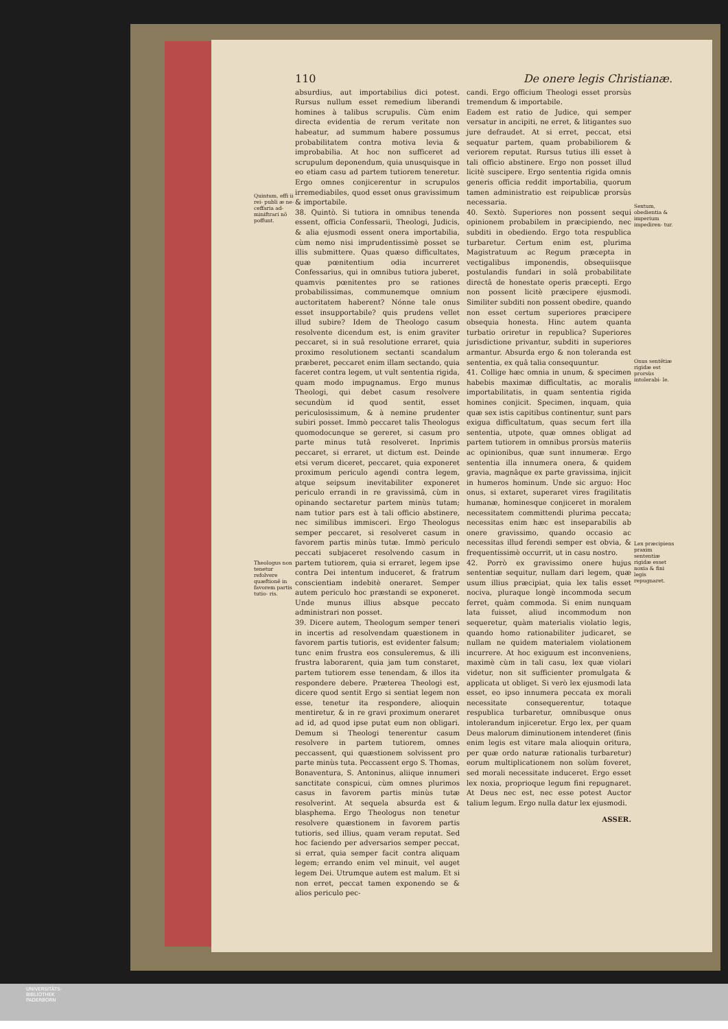110 De onere legis Christianæ.
Quintum, effi ii rei- publi æ ne- ceffaria ad- miniftrari nõ poffunt.
Theologus non tenetur refolvere quæftionẽ in favorem partis tutio- ris.
absurdius, aut importabilius dici potest. Rursus nullum esset remedium liberandi homines à talibus scrupulis. Cùm enim directa evidentia de rerum veritate non habeatur, ad summum habere possumus probabilitatem contra motiva levia & improbabilia. At hoc non sufficeret ad scrupulum deponendum, quia unusquisque in eo etiam casu ad partem tutiorem teneretur. Ergo omnes conjicerentur in scrupulos irremediabiles, quod esset onus gravissimum & importabile.
38. Quintò. Si tutiora in omnibus tenenda essent, officia Confessarii, Theologi, Judicis, & alia ejusmodi essent onera importabilia, cùm nemo nisi imprudentissimè posset se illis submittere. Quas quæso difficultates, quæ pœnitentium odia incurreret Confessarius, qui in omnibus tutiora juberet, quamvis pœnitentes pro se rationes probabilissimas, communemque omnium auctoritatem haberent? Nónne tale onus esset insupportabile? quis prudens vellet illud subire? Idem de Theologo casum resolvente dicendum est, is enim graviter peccaret, si in suâ resolutione erraret, quia proximo resolutionem sectanti scandalum præberet, peccaret enim illam sectando, quia faceret contra legem, ut vult sententia rigida, quam modo impugnamus. Ergo munus Theologi, qui debet casum resolvere secundùm id quod sentit, esset periculosissimum, & à nemine prudenter subiri posset. Immò peccaret talis Theologus quomodocunque se gereret, si casum pro parte minus tutâ resolveret. Inprimis peccaret, si erraret, ut dictum est. Deinde etsi verum diceret, peccaret, quia exponeret proximum periculo agendi contra legem, atque seipsum inevitabiliter exponeret periculo errandi in re gravissimâ, cùm in opinando sectaretur partem minùs tutam; nam tutior pars est à tali officio abstinere, nec similibus immisceri. Ergo Theologus semper peccaret, si resolveret casum in favorem partis minùs tutæ. Immò periculo peccati subjaceret resolvendo casum in partem tutiorem, quia si erraret, legem ipse contra Dei intentum induceret, & fratrum conscientiam indebitè oneraret. Semper autem periculo hoc præstandi se exponeret. Unde munus illius absque peccato administrari non posset.
39. Dicere autem, Theologum semper teneri in incertis ad resolvendam quæstionem in favorem partis tutioris, est evidenter falsum; tunc enim frustra eos consuleremus, & illi frustra laborarent, quia jam tum constaret, partem tutiorem esse tenendam, & illos ita respondere debere. Præterea Theologi est, dicere quod sentit Ergo si sentiat legem non esse, tenetur ita respondere, alioquin mentiretur, & in re gravi proximum oneraret ad id, ad quod ipse putat eum non obligari. Demum si Theologi tenerentur casum resolvere in partem tutiorem, omnes peccassent, qui quæstionem solvissent pro parte minùs tuta. Peccassent ergo S. Thomas, Bonaventura, S. Antoninus, aliique innumeri sanctitate conspicui, cùm omnes plurimos casus in favorem partis minùs tutæ resolverint. At sequela absurda est & blasphema. Ergo Theologus non tenetur resolvere quæstionem in favorem partis tutioris, sed illius, quam veram reputat. Sed hoc faciendo per adversarios semper peccat, si errat, quia semper facit contra aliquam legem; errando enim vel minuit, vel auget legem Dei. Utrumque autem est malum. Et si non erret, peccat tamen exponendo se & alios periculo pec-
candi. Ergo officium Theologi esset prorsùs tremendum & importabile.
Eadem est ratio de Judice, qui semper versatur in ancipiti, ne erret, & litigantes suo jure defraudet. At si erret, peccat, etsi sequatur partem, quam probabiliorem & veriorem reputat. Rursus tutius illi esset à tali officio abstinere. Ergo non posset illud licitè suscipere. Ergo sententia rigida omnis generis officia reddit importabilia, quorum tamen administratio est reipublicæ prorsùs necessaria.
40. Sextò. Superiores non possent sequi opinionem probabilem in præcipiendo, nec subditi in obediendo. Ergo tota respublica turbaretur. Certum enim est, plurima Magistratuum ac Regum præcepta in vectigalibus imponendis, obsequiisque postulandis fundari in solâ probabilitate directâ de honestate operis præcepti. Ergo non possent licitè præcipere ejusmodi. Similiter subditi non possent obedire, quando non esset certum superiores præcipere obsequia honesta. Hinc autem quanta turbatio oriretur in republica? Superiores jurisdictione privantur, subditi in superiores armantur. Absurda ergo & non toleranda est sententia, ex quâ talia consequuntur.
41. Collige hæc omnia in unum, & specimen habebis maximæ difficultatis, ac moralis importabilitatis, in quam sententia rigida homines conjicit. Specimen, inquam, quia quæ sex istis capitibus continentur, sunt pars exigua difficultatum, quas secum fert illa sententia, utpote, quæ omnes obligat ad partem tutiorem in omnibus prorsùs materiis ac opinionibus, quæ sunt innumeræ. Ergo sententia illa innumera onera, & quidem gravia, magnâque ex parte gravissima, injicit in humeros hominum. Unde sic arguo: Hoc onus, si extaret, superaret vires fragilitatis humanæ, hominesque conjiceret in moralem necessitatem committendi plurima peccata; necessitas enim hæc est inseparabilis ab onere gravissimo, quando occasio ac necessitas illud ferendi semper est obvia, & frequentissimè occurrit, ut in casu nostro.
42. Porrò ex gravissimo onere hujus sententiæ sequitur, nullam dari legem, quæ usum illius præcipiat, quia lex talis esset nociva, pluraque longè incommoda secum ferret, quàm commoda. Si enim nunquam lata fuisset, aliud incommodum non sequeretur, quàm materialis violatio legis, quando homo rationabiliter judicaret, se nullam ne quidem materialem violationem incurrere. At hoc exiguum est inconveniens, maximè cùm in tali casu, lex quæ violari videtur, non sit sufficienter promulgata & applicata ut obliget. Si verò lex ejusmodi lata esset, eo ipso innumera peccata ex morali necessitate consequerentur, totaque respublica turbaretur, omnibusque onus intolerandum injiceretur. Ergo lex, per quam Deus malorum diminutionem intenderet (finis enim legis est vitare mala alioquin oritura, per quæ ordo naturæ rationalis turbaretur) eorum multiplicationem non solùm foveret, sed morali necessitate induceret. Ergo esset lex noxia, proprioque legum fini repugnaret. At Deus nec est, nec esse potest Auctor talium legum. Ergo nulla datur lex ejusmodi.
ASSER.
Sextum, obedientia & imperium impediren- tur.
Onus sentẽtiæ rigidæ est prorsùs intolerabi- le.
Lex præcipiens praxim sententiæ rigidæ esset noxia & fini legis repugnaret.
UNIVERSITÄTS-
BIBLIOTHEK
PADERBORN